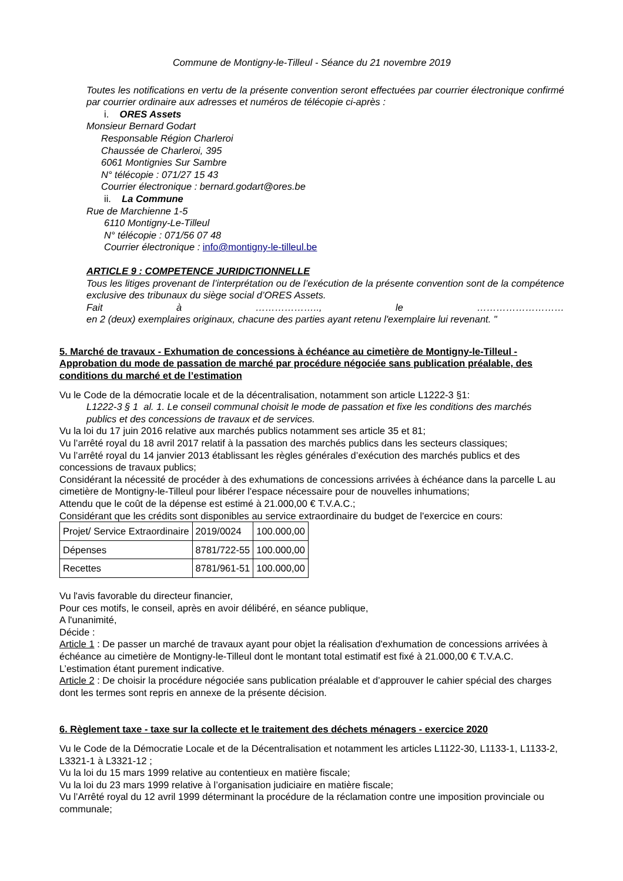Commune de Montigny-le-Tilleul - Séance du 21 novembre 2019
Toutes les notifications en vertu de la présente convention seront effectuées par courrier électronique confirmé par courrier ordinaire aux adresses et numéros de télécopie ci-après :
i. ORES Assets
Monsieur Bernard Godart
Responsable Région Charleroi
Chaussée de Charleroi, 395
6061 Montignies Sur Sambre
N° télécopie : 071/27 15 43
Courrier électronique : bernard.godart@ores.be
ii. La Commune
Rue de Marchienne 1-5
6110 Montigny-Le-Tilleul
N° télécopie : 071/56 07 48
Courrier électronique : info@montigny-le-tilleul.be
ARTICLE 9 : COMPETENCE JURIDICTIONNELLE
Tous les litiges provenant de l’interprétation ou de l’exécution de la présente convention sont de la compétence exclusive des tribunaux du siège social d’ORES Assets.
Fait à ……………….., le ………………………
en 2 (deux) exemplaires originaux, chacune des parties ayant retenu l'exemplaire lui revenant. "
5. Marché de travaux - Exhumation de concessions à échéance au cimetière de Montigny-le-Tilleul - Approbation du mode de passation de marché par procédure négociée sans publication préalable, des conditions du marché et de l’estimation
Vu le Code de la démocratie locale et de la décentralisation, notamment son article L1222-3 §1:
L1222-3 § 1 al. 1. Le conseil communal choisit le mode de passation et fixe les conditions des marchés publics et des concessions de travaux et de services.
Vu la loi du 17 juin 2016 relative aux marchés publics notamment ses article 35 et 81;
Vu l’arrêté royal du 18 avril 2017 relatif à la passation des marchés publics dans les secteurs classiques;
Vu l’arrêté royal du 14 janvier 2013 établissant les règles générales d’exécution des marchés publics et des concessions de travaux publics;
Considérant la nécessité de procéder à des exhumations de concessions arrivées à échéance dans la parcelle L au cimetière de Montigny-le-Tilleul pour libérer l'espace nécessaire pour de nouvelles inhumations;
Attendu que le coût de la dépense est estimé à 21.000,00 € T.V.A.C.;
Considérant que les crédits sont disponibles au service extraordinaire du budget de l'exercice en cours:
| Projet/ Service Extraordinaire | 2019/0024 | 100.000,00 |
| Dépenses | 8781/722-55 | 100.000,00 |
| Recettes | 8781/961-51 | 100.000,00 |
Vu l'avis favorable du directeur financier,
Pour ces motifs, le conseil, après en avoir délibéré, en séance publique,
A l'unanimité,
Décide :
Article 1 : De passer un marché de travaux ayant pour objet la réalisation d'exhumation de concessions arrivées à échéance au cimetière de Montigny-le-Tilleul dont le montant total estimatif est fixé à 21.000,00 € T.V.A.C. L’estimation étant purement indicative.
Article 2 : De choisir la procédure négociée sans publication préalable et d’approuver le cahier spécial des charges dont les termes sont repris en annexe de la présente décision.
6. Règlement taxe - taxe sur la collecte et le traitement des déchets ménagers - exercice 2020
Vu le Code de la Démocratie Locale et de la Décentralisation et notamment les articles L1122-30, L1133-1, L1133-2, L3321-1 à L3321-12 ;
Vu la loi du 15 mars 1999 relative au contentieux en matière fiscale;
Vu la loi du 23 mars 1999 relative à l’organisation judiciaire en matière fiscale;
Vu l’Arrêté royal du 12 avril 1999 déterminant la procédure de la réclamation contre une imposition provinciale ou communale;